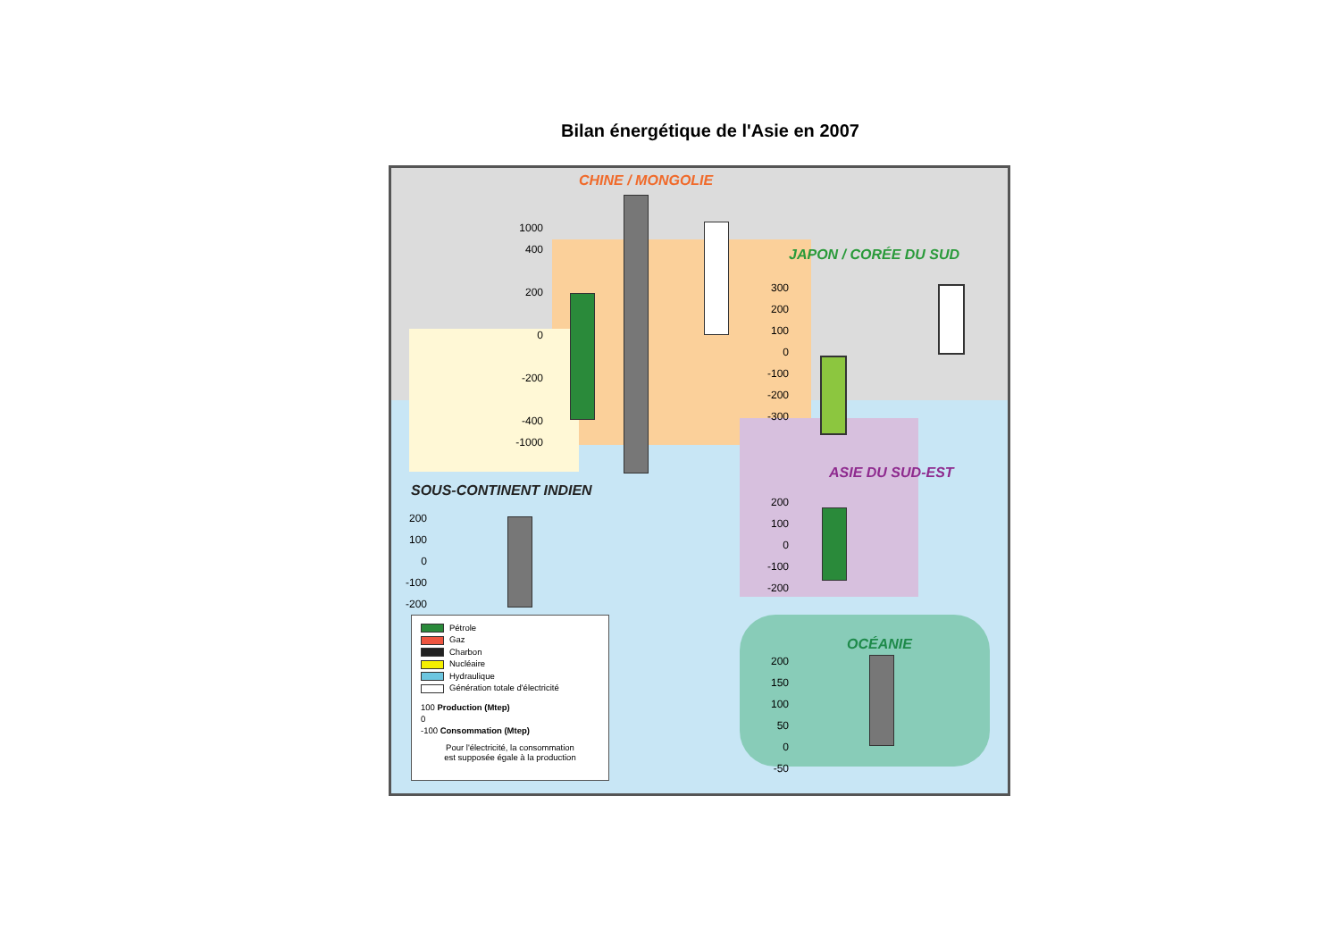Bilan énergétique de l'Asie en 2007
CHINE / MONGOLIE
JAPON / CORÉE DU SUD
ASIE DU SUD-EST
SOUS-CONTINENT INDIEN
OCÉANIE
1000
400
200
0
-200
-400
-1000
300
200
100
0
-100
-200
-300
200
100
0
-100
-200
200
100
0
-100
-200
200
150
100
50
0
-50
Pétrole
Gaz
Charbon
Nucléaire
Hydraulique
Génération totale d'électricité
100 Production (Mtep)
0
-100 Consommation (Mtep)
Pour l'électricité, la consommation
est supposée égale à la production